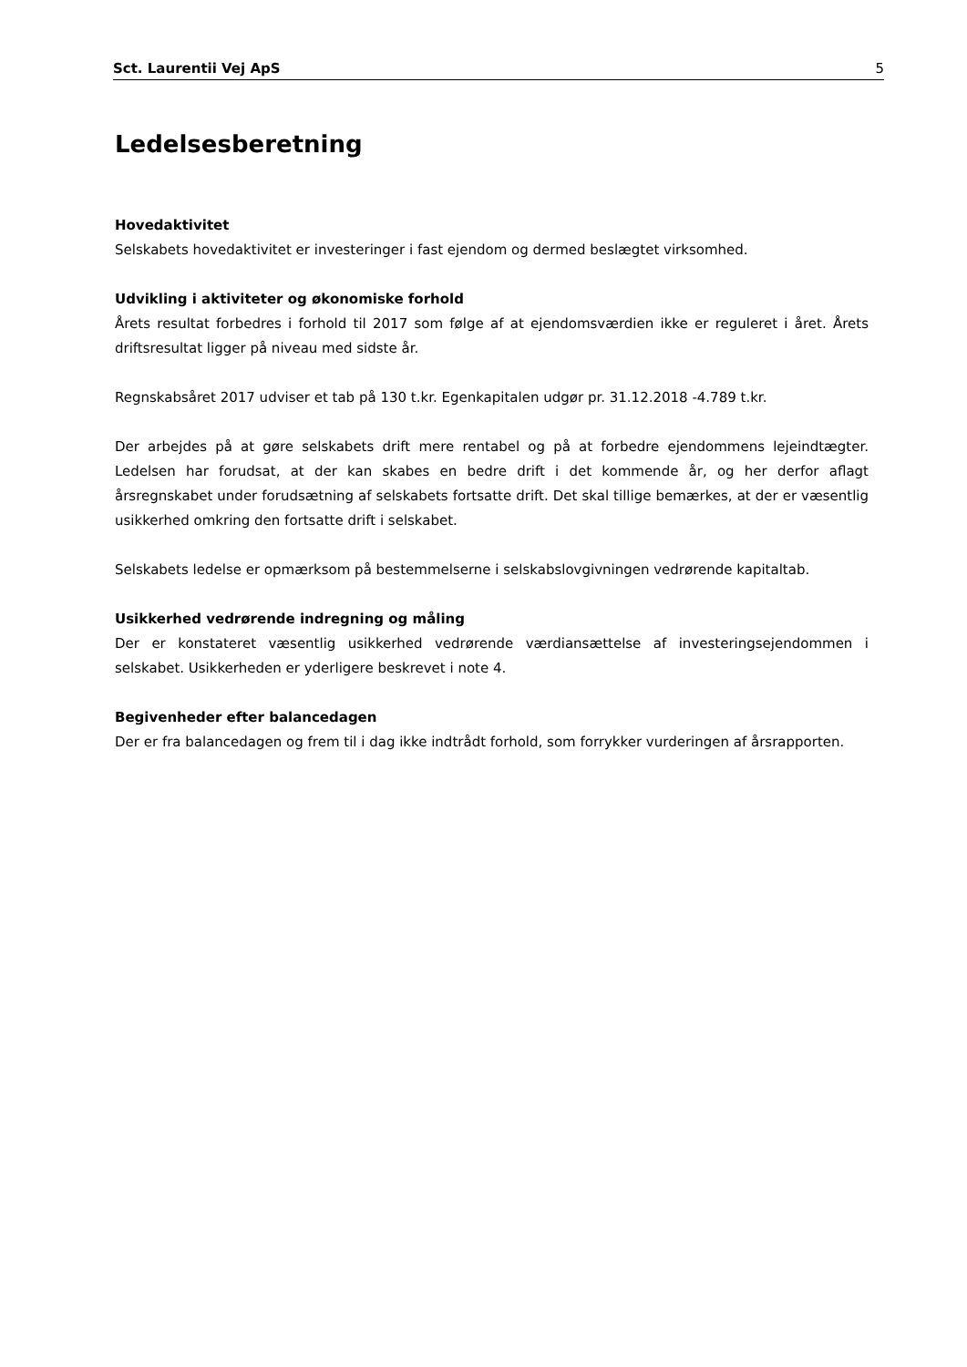Sct. Laurentii Vej ApS 5
Ledelsesberetning
Hovedaktivitet
Selskabets hovedaktivitet er investeringer i fast ejendom og dermed beslægtet virksomhed.
Udvikling i aktiviteter og økonomiske forhold
Årets resultat forbedres i forhold til 2017 som følge af at ejendomsværdien ikke er reguleret i året. Årets driftsresultat ligger på niveau med sidste år.
Regnskabsåret 2017 udviser et tab på 130 t.kr. Egenkapitalen udgør pr. 31.12.2018 -4.789 t.kr.
Der arbejdes på at gøre selskabets drift mere rentabel og på at forbedre ejendommens lejeindtægter. Ledelsen har forudsat, at der kan skabes en bedre drift i det kommende år, og her derfor aflagt årsregnskabet under forudsætning af selskabets fortsatte drift. Det skal tillige bemærkes, at der er væsentlig usikkerhed omkring den fortsatte drift i selskabet.
Selskabets ledelse er opmærksom på bestemmelserne i selskabslovgivningen vedrørende kapitaltab.
Usikkerhed vedrørende indregning og måling
Der er konstateret væsentlig usikkerhed vedrørende værdiansættelse af investeringsejendommen i selskabet. Usikkerheden er yderligere beskrevet i note 4.
Begivenheder efter balancedagen
Der er fra balancedagen og frem til i dag ikke indtrådt forhold, som forrykker vurderingen af årsrapporten.